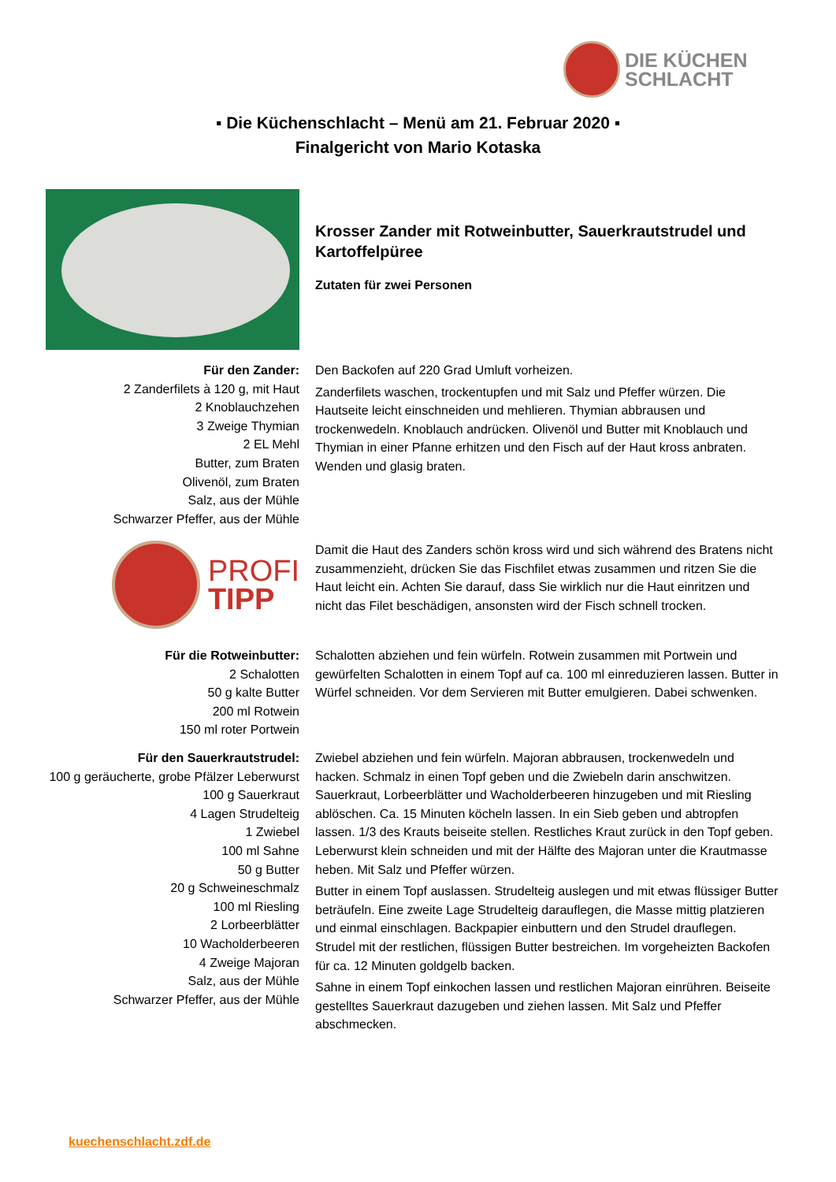DIE KÜCHEN
SCHLACHT
▪ Die Küchenschlacht – Menü am 21. Februar 2020 ▪
Finalgericht von Mario Kotaska
Krosser Zander mit Rotweinbutter, Sauerkrautstrudel und Kartoffelpüree
Zutaten für zwei Personen
Für den Zander:
2 Zanderfilets à 120 g, mit Haut
2 Knoblauchzehen
3 Zweige Thymian
2 EL Mehl
Butter, zum Braten
Olivenöl, zum Braten
Salz, aus der Mühle
Schwarzer Pfeffer, aus der Mühle
Den Backofen auf 220 Grad Umluft vorheizen.
Zanderfilets waschen, trockentupfen und mit Salz und Pfeffer würzen. Die Hautseite leicht einschneiden und mehlieren. Thymian abbrausen und trockenwedeln. Knoblauch andrücken. Olivenöl und Butter mit Knoblauch und Thymian in einer Pfanne erhitzen und den Fisch auf der Haut kross anbraten. Wenden und glasig braten.
PROFI
TIPP
Damit die Haut des Zanders schön kross wird und sich während des Bratens nicht zusammenzieht, drücken Sie das Fischfilet etwas zusammen und ritzen Sie die Haut leicht ein. Achten Sie darauf, dass Sie wirklich nur die Haut einritzen und nicht das Filet beschädigen, ansonsten wird der Fisch schnell trocken.
Für die Rotweinbutter:
2 Schalotten
50 g kalte Butter
200 ml Rotwein
150 ml roter Portwein
Schalotten abziehen und fein würfeln. Rotwein zusammen mit Portwein und gewürfelten Schalotten in einem Topf auf ca. 100 ml einreduzieren lassen. Butter in Würfel schneiden. Vor dem Servieren mit Butter emulgieren. Dabei schwenken.
Für den Sauerkrautstrudel:
100 g geräucherte, grobe Pfälzer Leberwurst
100 g Sauerkraut
4 Lagen Strudelteig
1 Zwiebel
100 ml Sahne
50 g Butter
20 g Schweineschmalz
100 ml Riesling
2 Lorbeerblätter
10 Wacholderbeeren
4 Zweige Majoran
Salz, aus der Mühle
Schwarzer Pfeffer, aus der Mühle
Zwiebel abziehen und fein würfeln. Majoran abbrausen, trockenwedeln und hacken. Schmalz in einen Topf geben und die Zwiebeln darin anschwitzen. Sauerkraut, Lorbeerblätter und Wacholderbeeren hinzugeben und mit Riesling ablöschen. Ca. 15 Minuten köcheln lassen. In ein Sieb geben und abtropfen lassen. 1/3 des Krauts beiseite stellen. Restliches Kraut zurück in den Topf geben. Leberwurst klein schneiden und mit der Hälfte des Majoran unter die Krautmasse heben. Mit Salz und Pfeffer würzen.
Butter in einem Topf auslassen. Strudelteig auslegen und mit etwas flüssiger Butter beträufeln. Eine zweite Lage Strudelteig darauflegen, die Masse mittig platzieren und einmal einschlagen. Backpapier einbuttern und den Strudel drauflegen. Strudel mit der restlichen, flüssigen Butter bestreichen. Im vorgeheizten Backofen für ca. 12 Minuten goldgelb backen.
Sahne in einem Topf einkochen lassen und restlichen Majoran einrühren. Beiseite gestelltes Sauerkraut dazugeben und ziehen lassen. Mit Salz und Pfeffer abschmecken.
kuechenschlacht.zdf.de